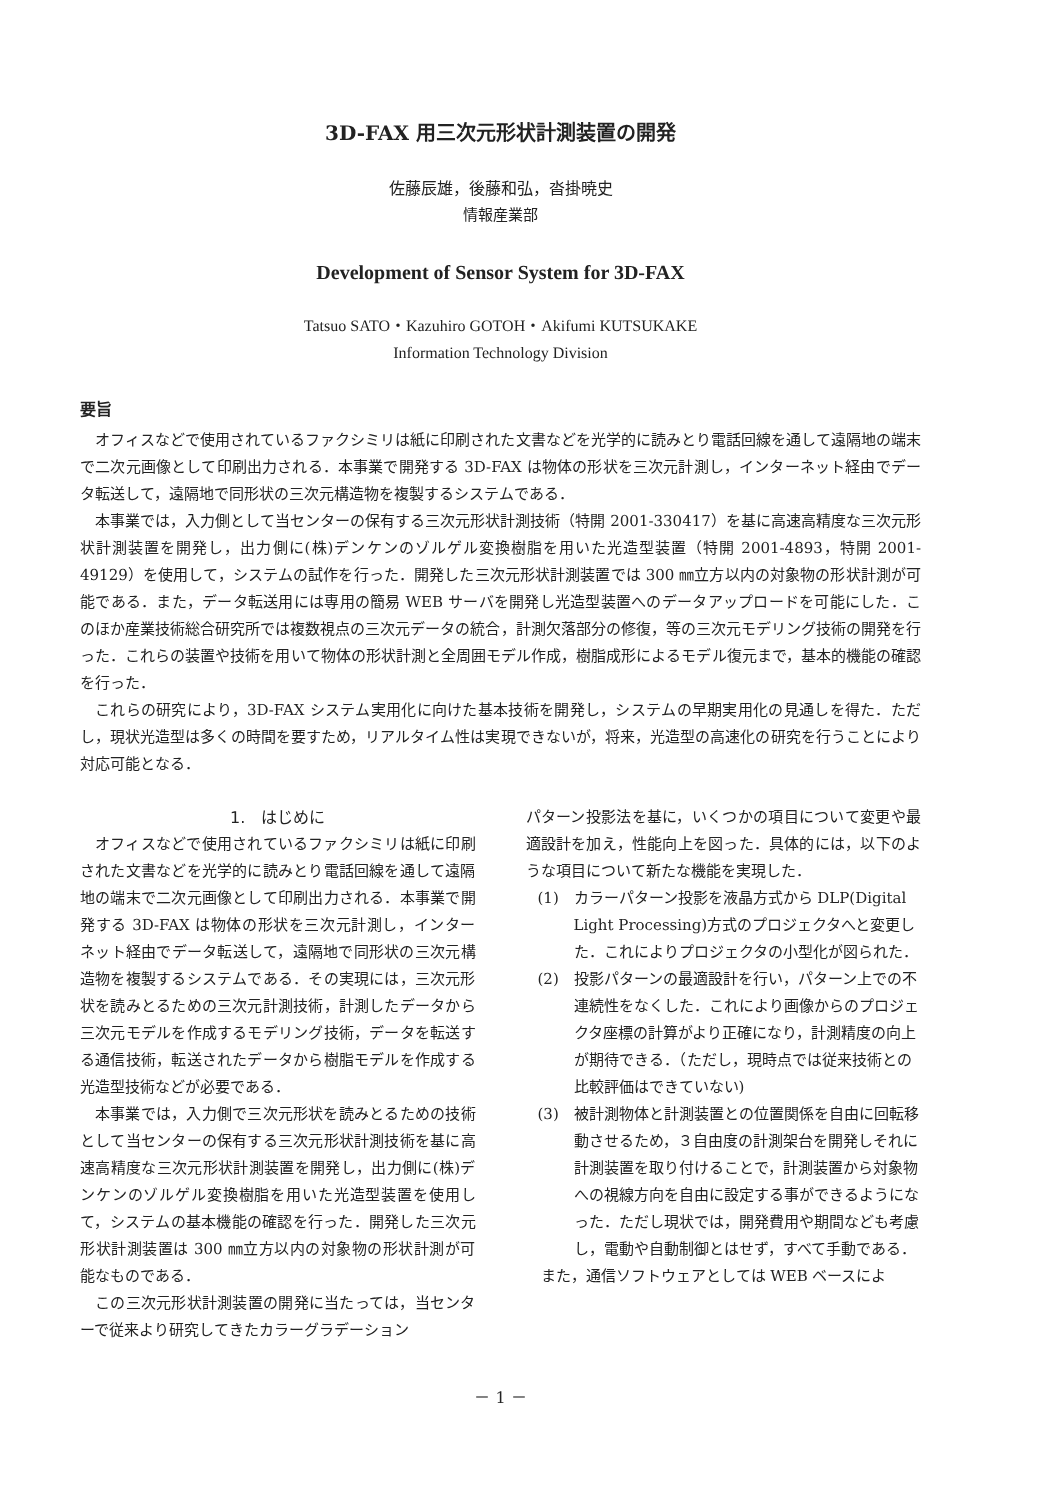3D-FAX 用三次元形状計測装置の開発
佐藤辰雄，後藤和弘，沓掛暁史
情報産業部
Development of Sensor System for 3D-FAX
Tatsuo SATO・Kazuhiro GOTOH・Akifumi KUTSUKAKE
Information Technology Division
要旨
オフィスなどで使用されているファクシミリは紙に印刷された文書などを光学的に読みとり電話回線を通して遠隔地の端末で二次元画像として印刷出力される．本事業で開発する 3D-FAX は物体の形状を三次元計測し，インターネット経由でデータ転送して，遠隔地で同形状の三次元構造物を複製するシステムである．
本事業では，入力側として当センターの保有する三次元形状計測技術（特開 2001-330417）を基に高速高精度な三次元形状計測装置を開発し，出力側に(株)デンケンのゾルゲル変換樹脂を用いた光造型装置（特開 2001-4893，特開 2001-49129）を使用して，システムの試作を行った．開発した三次元形状計測装置では 300 ㎜立方以内の対象物の形状計測が可能である．また，データ転送用には専用の簡易 WEB サーバを開発し光造型装置へのデータアップロードを可能にした．このほか産業技術総合研究所では複数視点の三次元データの統合，計測欠落部分の修復，等の三次元モデリング技術の開発を行った．これらの装置や技術を用いて物体の形状計測と全周囲モデル作成，樹脂成形によるモデル復元まで，基本的機能の確認を行った．
これらの研究により，3D-FAX システム実用化に向けた基本技術を開発し，システムの早期実用化の見通しを得た．ただし，現状光造型は多くの時間を要すため，リアルタイム性は実現できないが，将来，光造型の高速化の研究を行うことにより対応可能となる．
1.　はじめに
オフィスなどで使用されているファクシミリは紙に印刷された文書などを光学的に読みとり電話回線を通して遠隔地の端末で二次元画像として印刷出力される．本事業で開発する 3D-FAX は物体の形状を三次元計測し，インターネット経由でデータ転送して，遠隔地で同形状の三次元構造物を複製するシステムである．その実現には，三次元形状を読みとるための三次元計測技術，計測したデータから三次元モデルを作成するモデリング技術，データを転送する通信技術，転送されたデータから樹脂モデルを作成する光造型技術などが必要である．
本事業では，入力側で三次元形状を読みとるための技術として当センターの保有する三次元形状計測技術を基に高速高精度な三次元形状計測装置を開発し，出力側に(株)デンケンのゾルゲル変換樹脂を用いた光造型装置を使用して，システムの基本機能の確認を行った．開発した三次元形状計測装置は 300 ㎜立方以内の対象物の形状計測が可能なものである．
この三次元形状計測装置の開発に当たっては，当センターで従来より研究してきたカラーグラデーション
パターン投影法を基に，いくつかの項目について変更や最適設計を加え，性能向上を図った．具体的には，以下のような項目について新たな機能を実現した．
(1) カラーパターン投影を液晶方式から DLP(Digital Light Processing)方式のプロジェクタへと変更した．これによりプロジェクタの小型化が図られた．
(2) 投影パターンの最適設計を行い，パターン上での不連続性をなくした．これにより画像からのプロジェクタ座標の計算がより正確になり，計測精度の向上が期待できる．（ただし，現時点では従来技術との比較評価はできていない)
(3) 被計測物体と計測装置との位置関係を自由に回転移動させるため，３自由度の計測架台を開発しそれに計測装置を取り付けることで，計測装置から対象物への視線方向を自由に設定する事ができるようになった．ただし現状では，開発費用や期間なども考慮し，電動や自動制御とはせず，すべて手動である．
また，通信ソフトウェアとしては WEB ベースによ
－ 1 －